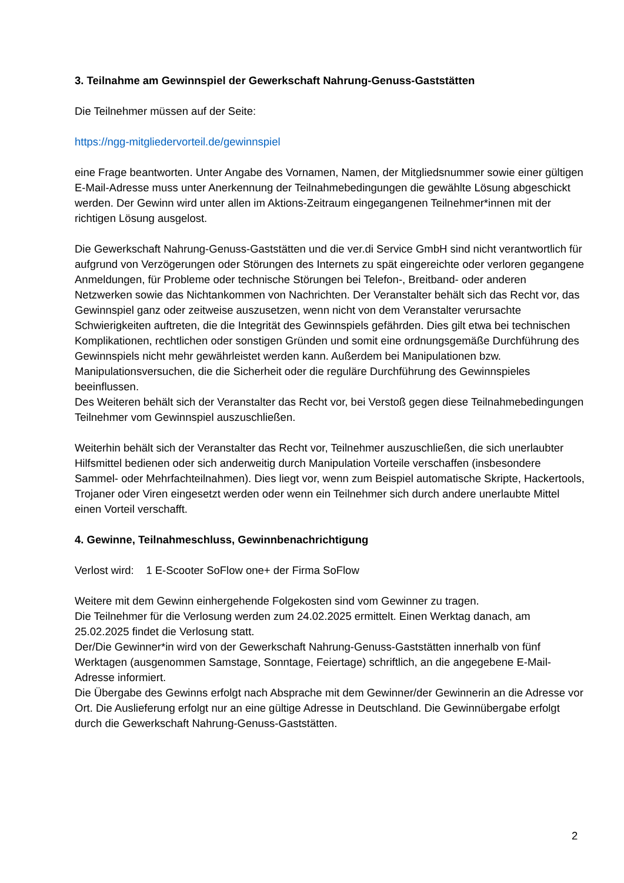3. Teilnahme am Gewinnspiel der Gewerkschaft Nahrung-Genuss-Gaststätten
Die Teilnehmer müssen auf der Seite:
https://ngg-mitgliedervorteil.de/gewinnspiel
eine Frage beantworten. Unter Angabe des Vornamen, Namen, der Mitgliedsnummer sowie einer gültigen E-Mail-Adresse muss unter Anerkennung der Teilnahmebedingungen die gewählte Lösung abgeschickt werden. Der Gewinn wird unter allen im Aktions-Zeitraum eingegangenen Teilnehmer*innen mit der richtigen Lösung ausgelost.
Die Gewerkschaft Nahrung-Genuss-Gaststätten und die ver.di Service GmbH sind nicht verantwortlich für aufgrund von Verzögerungen oder Störungen des Internets zu spät eingereichte oder verloren gegangene Anmeldungen, für Probleme oder technische Störungen bei Telefon-, Breitband- oder anderen Netzwerken sowie das Nichtankommen von Nachrichten. Der Veranstalter behält sich das Recht vor, das Gewinnspiel ganz oder zeitweise auszusetzen, wenn nicht von dem Veranstalter verursachte Schwierigkeiten auftreten, die die Integrität des Gewinnspiels gefährden. Dies gilt etwa bei technischen Komplikationen, rechtlichen oder sonstigen Gründen und somit eine ordnungsgemäße Durchführung des Gewinnspiels nicht mehr gewährleistet werden kann. Außerdem bei Manipulationen bzw. Manipulationsversuchen, die die Sicherheit oder die reguläre Durchführung des Gewinnspieles beeinflussen.
Des Weiteren behält sich der Veranstalter das Recht vor, bei Verstoß gegen diese Teilnahmebedingungen Teilnehmer vom Gewinnspiel auszuschließen.
Weiterhin behält sich der Veranstalter das Recht vor, Teilnehmer auszuschließen, die sich unerlaubter Hilfsmittel bedienen oder sich anderweitig durch Manipulation Vorteile verschaffen (insbesondere Sammel- oder Mehrfachteilnahmen). Dies liegt vor, wenn zum Beispiel automatische Skripte, Hackertools, Trojaner oder Viren eingesetzt werden oder wenn ein Teilnehmer sich durch andere unerlaubte Mittel einen Vorteil verschafft.
4. Gewinne, Teilnahmeschluss, Gewinnbenachrichtigung
Verlost wird: 1 E-Scooter SoFlow one+ der Firma SoFlow
Weitere mit dem Gewinn einhergehende Folgekosten sind vom Gewinner zu tragen.
Die Teilnehmer für die Verlosung werden zum 24.02.2025 ermittelt. Einen Werktag danach, am 25.02.2025 findet die Verlosung statt.
Der/Die Gewinner*in wird von der Gewerkschaft Nahrung-Genuss-Gaststätten innerhalb von fünf Werktagen (ausgenommen Samstage, Sonntage, Feiertage) schriftlich, an die angegebene E-Mail-Adresse informiert.
Die Übergabe des Gewinns erfolgt nach Absprache mit dem Gewinner/der Gewinnerin an die Adresse vor Ort. Die Auslieferung erfolgt nur an eine gültige Adresse in Deutschland. Die Gewinnübergabe erfolgt durch die Gewerkschaft Nahrung-Genuss-Gaststätten.
2